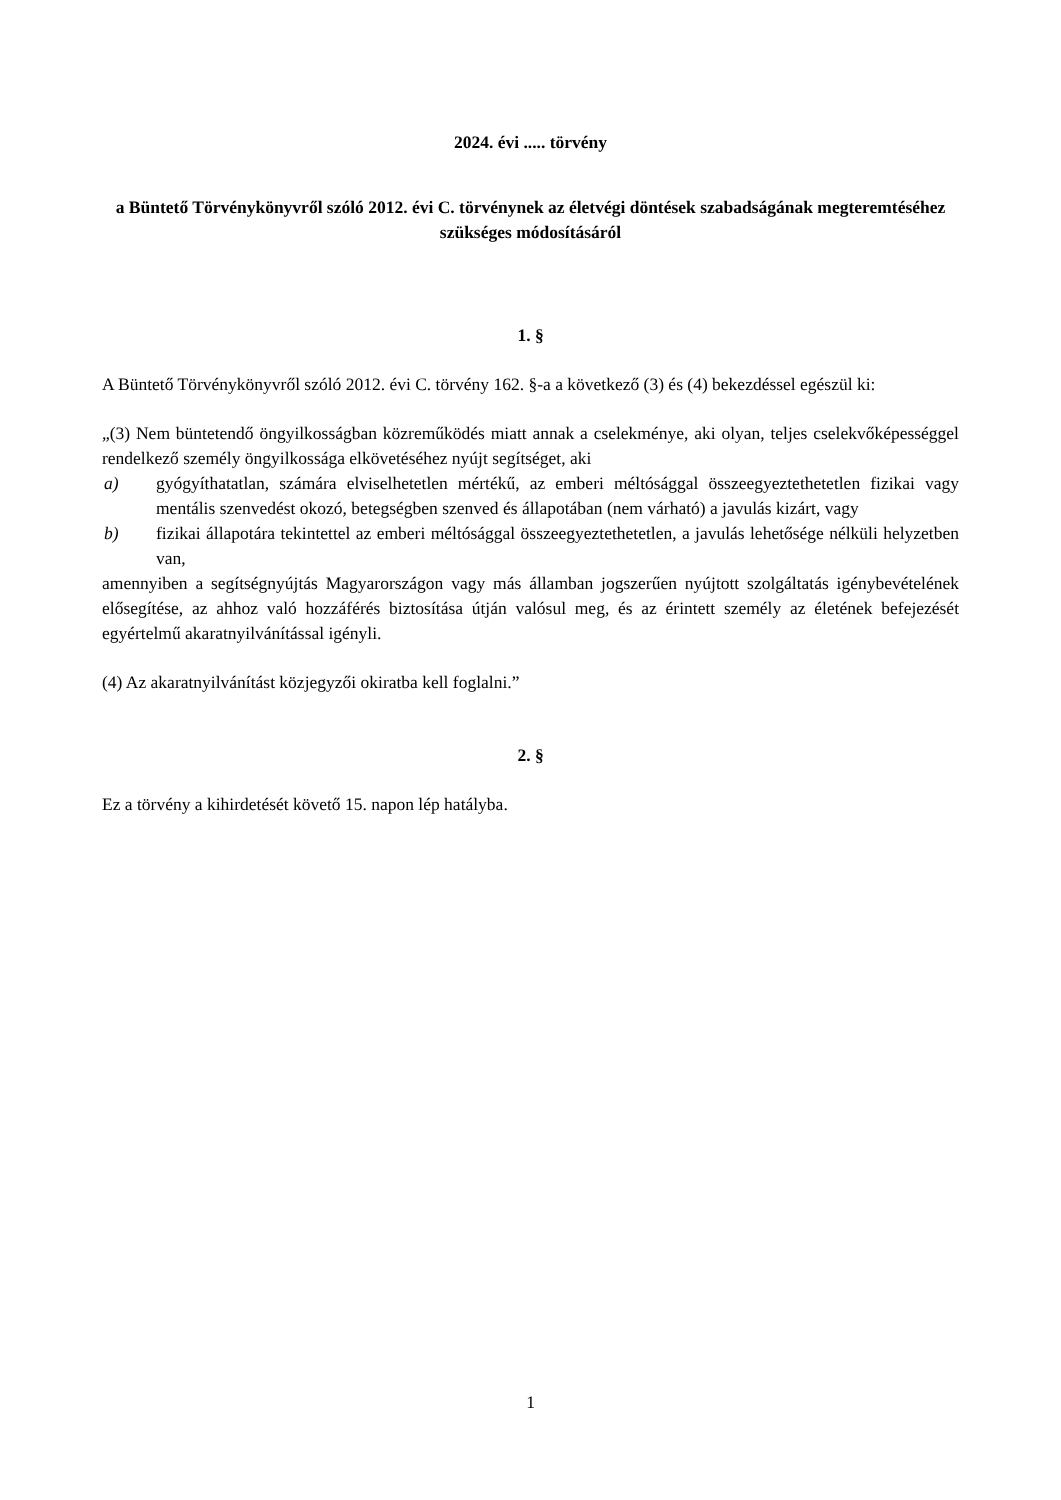2024. évi ..... törvény
a Büntető Törvénykönyvről szóló 2012. évi C. törvénynek az életvégi döntések szabadságának megteremtéséhez szükséges módosításáról
1. §
A Büntető Törvénykönyvről szóló 2012. évi C. törvény 162. §-a a következő (3) és (4) bekezdéssel egészül ki:
„(3) Nem büntetendő öngyilkosságban közreműködés miatt annak a cselekménye, aki olyan, teljes cselekvőképességgel rendelkező személy öngyilkossága elkövetéséhez nyújt segítséget, aki
a) gyógyíthatatlan, számára elviselhetetlen mértékű, az emberi méltósággal összeegyeztethetetlen fizikai vagy mentális szenvedést okozó, betegségben szenved és állapotában (nem várható) a javulás kizárt, vagy
b) fizikai állapotára tekintettel az emberi méltósággal összeegyeztethetetlen, a javulás lehetősége nélküli helyzetben van,
amennyiben a segítségnyújtás Magyarországon vagy más államban jogszerűen nyújtott szolgáltatás igénybevételének elősegítése, az ahhoz való hozzáférés biztosítása útján valósul meg, és az érintett személy az életének befejezését egyértelmű akaratnyilvánítással igényli.
(4) Az akaratnyilvánítást közjegyzői okiratba kell foglalni.”
2. §
Ez a törvény a kihirdetését követő 15. napon lép hatályba.
1